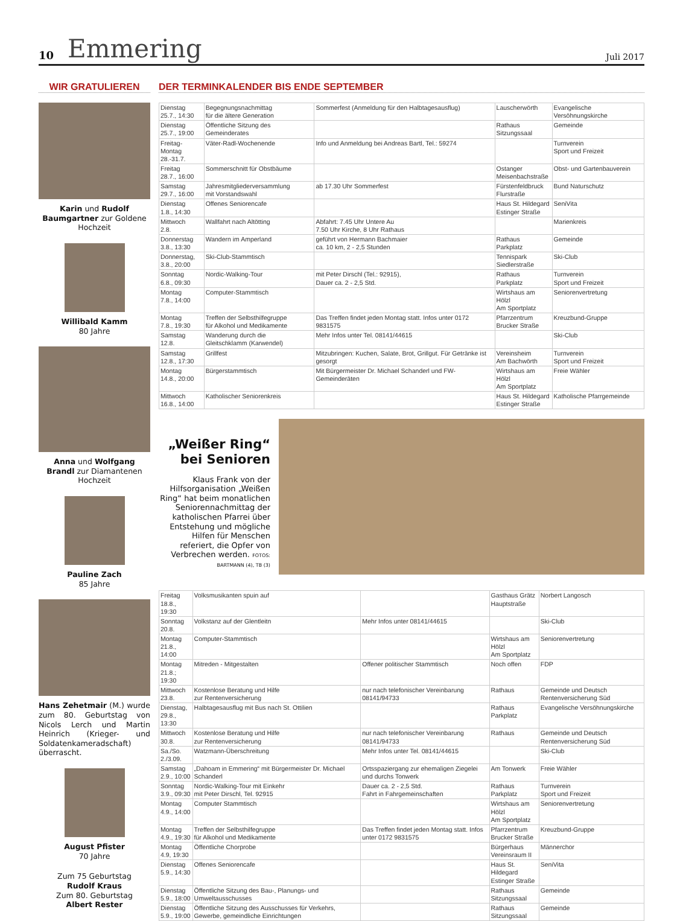10
Emmering
Juli 2017
WIR GRATULIEREN
Karin und Rudolf Baumgartner zur Goldene Hochzeit
Willibald Kamm
80 Jahre
Anna und Wolfgang Brandl zur Diamantenen Hochzeit
Pauline Zach
85 Jahre
Hans Zehetmair (M.) wurde zum 80. Geburtstag von Nicols Lerch und Martin Heinrich (Krieger- und Soldatenkameradschaft) überrascht.
August Pfister
70 Jahre
Zum 75 Geburtstag
Rudolf Kraus
Zum 80. Geburtstag
Albert Rester
DER TERMINKALENDER BIS ENDE SEPTEMBER
| Dienstag 25.7., 14:30 | Begegnungsnachmittag für die ältere Generation | Sommerfest (Anmeldung für den Halbtagesausflug) | Lauscherwörth | Evangelische Versöhnungskirche |
| Dienstag 25.7., 19:00 | Öffentliche Sitzung des Gemeinderates | | Rathaus Sitzungssaal | Gemeinde |
| Freitag-Montag 28.-31.7. | Väter-Radl-Wochenende | Info und Anmeldung bei Andreas Bartl, Tel.: 59274 | | Turnverein Sport und Freizeit |
| Freitag 28.7., 16:00 | Sommerschnitt für Obstbäume | | Ostanger Meisenbachstraße | Obst- und Gartenbauverein |
| Samstag 29.7., 16:00 | Jahresmitgliederversammlung mit Vorstandswahl | ab 17.30 Uhr Sommerfest | Fürstenfeldbruck Flurstraße | Bund Naturschutz |
| Dienstag 1.8., 14:30 | Offenes Seniorencafe | | Haus St. Hildegard Estinger Straße | SeniVita |
| Mittwoch 2.8. | Wallfahrt nach Altötting | Abfahrt: 7.45 Uhr Untere Au 7.50 Uhr Kirche, 8 Uhr Rathaus | | Marienkreis |
| Donnerstag 3.8., 13:30 | Wandern im Amperland | geführt von Hermann Bachmaier ca. 10 km, 2 - 2,5 Stunden | Rathaus Parkplatz | Gemeinde |
| Donnerstag, 3.8., 20:00 | Ski-Club-Stammtisch | | Tennispark Siedlerstraße | Ski-Club |
| Sonntag 6.8., 09:30 | Nordic-Walking-Tour | mit Peter Dirschl (Tel.: 92915), Dauer ca. 2 - 2,5 Std. | Rathaus Parkplatz | Turnverein Sport und Freizeit |
| Montag 7.8., 14:00 | Computer-Stammtisch | | Wirtshaus am Hölzl Am Sportplatz | Seniorenvertretung |
| Montag 7.8., 19:30 | Treffen der Selbsthilfegruppe für Alkohol und Medikamente | Das Treffen findet jeden Montag statt. Infos unter 0172 9831575 | Pfarrzentrum Brucker Straße | Kreuzbund-Gruppe |
| Samstag 12.8. | Wanderung durch die Gleitschklamm (Karwendel) | Mehr Infos unter Tel. 08141/44615 | | Ski-Club |
| Samstag 12.8., 17:30 | Grillfest | Mitzubringen: Kuchen, Salate, Brot, Grillgut. Für Getränke ist gesorgt | Vereinsheim Am Bachwörth | Turnverein Sport und Freizeit |
| Montag 14.8., 20:00 | Bürgerstammtisch | Mit Bürgermeister Dr. Michael Schanderl und FW-Gemeinderäten | Wirtshaus am Hölzl Am Sportplatz | Freie Wähler |
| Mittwoch 16.8., 14:00 | Katholischer Seniorenkreis | | Haus St. Hildegard Estinger Straße | Katholische Pfarrgemeinde |
„Weißer Ring“
bei Senioren
Klaus Frank von der Hilfsorganisation „Weißen Ring“ hat beim monatlichen Seniorennachmittag der katholischen Pfarrei über Entstehung und mögliche Hilfen für Menschen referiert, die Opfer von Verbrechen werden. FOTOS: BARTMANN (4), TB (3)
| Freitag 18.8., 19:30 | Volksmusikanten spuin auf | | Gasthaus Grätz Hauptstraße | Norbert Langosch |
| Sonntag 20.8. | Volkstanz auf der Glentleitn | Mehr Infos unter 08141/44615 | | Ski-Club |
| Montag 21.8., 14:00 | Computer-Stammtisch | | Wirtshaus am Hölzl Am Sportplatz | Seniorenvertretung |
| Montag 21.8.; 19:30 | Mitreden - Mitgestalten | Offener politischer Stammtisch | Noch offen | FDP |
| Mittwoch 23.8. | Kostenlose Beratung und Hilfe zur Rentenversicherung | nur nach telefonischer Vereinbarung 08141/94733 | Rathaus | Gemeinde und Deutsch Rentenversicherung Süd |
| Dienstag, 29.8., 13:30 | Halbtagesausflug mit Bus nach St. Ottilien | | Rathaus Parkplatz | Evangelische Versöhnungskirche |
| Mittwoch 30.8. | Kostenlose Beratung und Hilfe zur Rentenversicherung | nur nach telefonischer Vereinbarung 08141/94733 | Rathaus | Gemeinde und Deutsch Rentenversicherung Süd |
| Sa./So. 2./3.09. | Watzmann-Überschreitung | Mehr Infos unter Tel. 08141/44615 | | Ski-Club |
| Samstag 2.9., 10:00 | „Dahoam in Emmering“ mit Bürgermeister Dr. Michael Schanderl | Ortsspaziergang zur ehemaligen Ziegelei und durchs Tonwerk | Am Tonwerk | Freie Wähler |
| Sonntag 3.9., 09:30 | Nordic-Walking-Tour mit Einkehr mit Peter Dirschl, Tel. 92915 | Dauer ca. 2 - 2,5 Std. Fahrt in Fahrgemeinschaften | Rathaus Parkplatz | Turnverein Sport und Freizeit |
| Montag 4.9., 14:00 | Computer Stammtisch | | Wirtshaus am Hölzl Am Sportplatz | Seniorenvertretung |
| Montag 4.9., 19:30 | Treffen der Selbsthilfegruppe für Alkohol und Medikamente | Das Treffen findet jeden Montag statt. Infos unter 0172 9831575 | Pfarrzentrum Brucker Straße | Kreuzbund-Gruppe |
| Montag 4.9, 19:30 | Öffentliche Chorprobe | | Bürgerhaus Vereinsraum II | Männerchor |
| Dienstag 5.9., 14:30 | Offenes Seniorencafe | | Haus St. Hildegard Estinger Straße | SeniVita |
| Dienstag 5.9., 18:00 | Öffentliche Sitzung des Bau-, Planungs- und Umweltausschusses | | Rathaus Sitzungssaal | Gemeinde |
| Dienstag 5.9., 19:00 | Öffentliche Sitzung des Ausschusses für Verkehrs, Gewerbe, gemeindliche Einrichtungen | | Rathaus Sitzungssaal | Gemeinde |